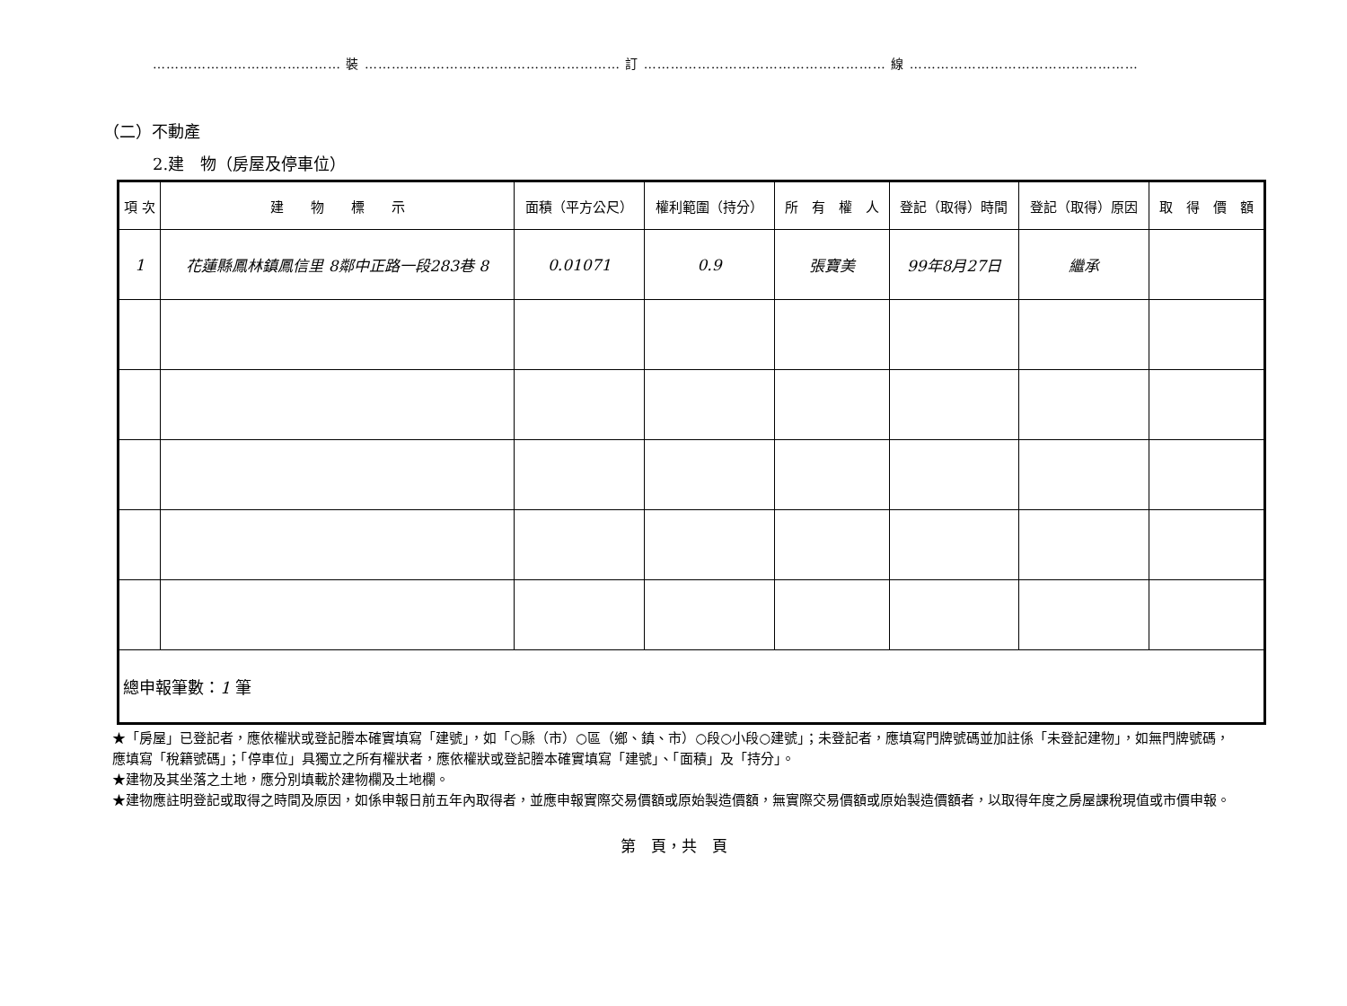…………………………………… 裝 ………………………………………………… 訂 ……………………………………………… 線 ……………………………………………
（二）不動產
2.建　物（房屋及停車位）
| 項 次 | 建 物 標 示 | 面積（平方公尺） | 權利範圍（持分） | 所 有 權 人 | 登記（取得）時間 | 登記（取得）原因 | 取 得 價 額 |
| --- | --- | --- | --- | --- | --- | --- | --- |
| 1 | 花蓮縣鳳林鎮鳳信里 8鄰中正路一段283巷 8 | 0.01071 | 0.9 | 張寶美 | 99年8月27日 | 繼承 | |
| 總申報筆數： 1 筆 | | | | | | | |
★「房屋」已登記者，應依權狀或登記謄本確實填寫「建號」，如「○縣（市）○區（鄉、鎮、市）○段○小段○建號」；未登記者，應填寫門牌號碼並加註係「未登記建物」，如無門牌號碼，應填寫「稅籍號碼」；「停車位」具獨立之所有權狀者，應依權狀或登記謄本確實填寫「建號」、「面積」及「持分」。
★建物及其坐落之土地，應分別填載於建物欄及土地欄。
★建物應註明登記或取得之時間及原因，如係申報日前五年內取得者，並應申報實際交易價額或原始製造價額，無實際交易價額或原始製造價額者，以取得年度之房屋課稅現值或市價申報。
第　頁，共　頁